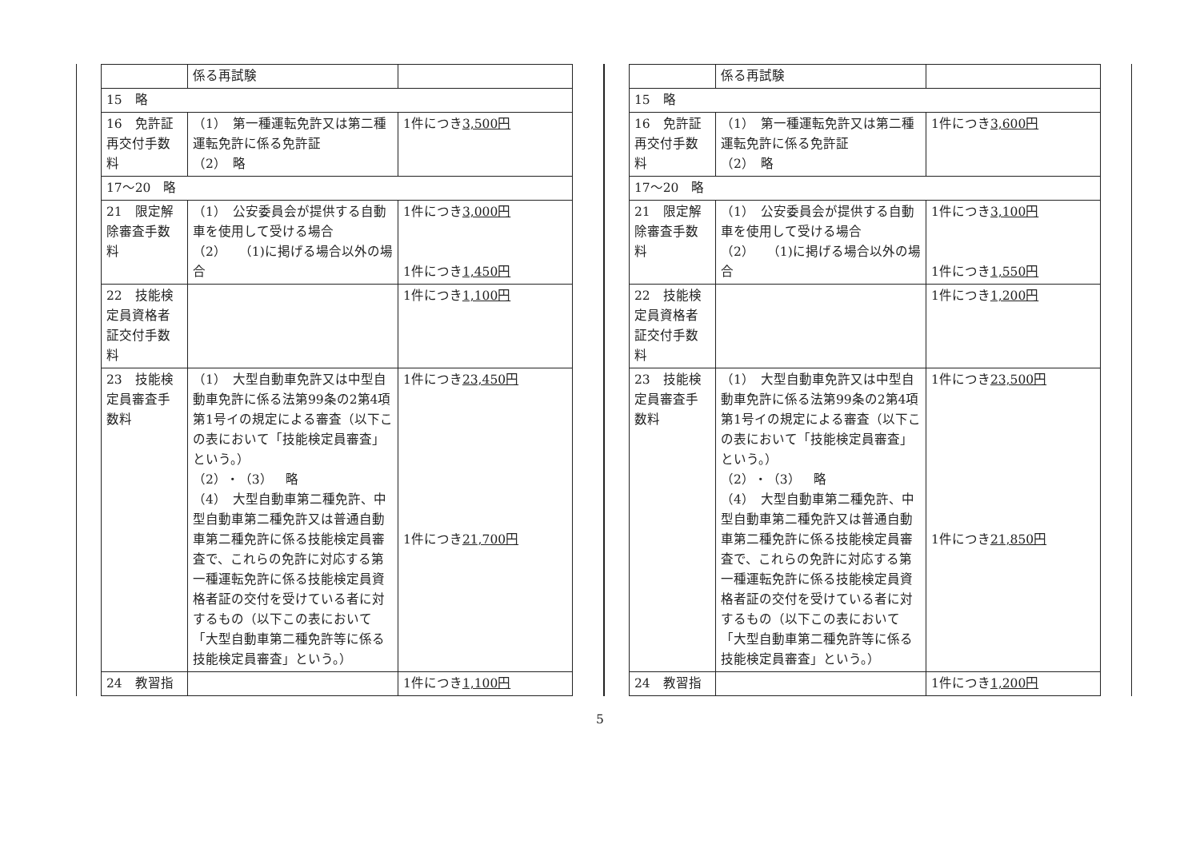| | 係る再試験 | |
| 15 略 | | |
| 16 免許証再交付手数料 | （1） 第一種運転免許又は第二種運転免許に係る免許証 （2） 略 | 1件につき 3,500円 |
| 17〜20 略 | | |
| 21 限定解除審査手数料 | （1） 公安委員会が提供する自動車を使用して受ける場合 （2） （1)に掲げる場合以外の場合 | 1件につき 3,000円 1件につき 1,450円 |
| 22 技能検定員資格者証交付手数料 | | 1件につき 1,100円 |
| 23 技能検定員審査手数料 | （1） 大型自動車免許又は中型自動車免許に係る法第99条の2第4項第1号イの規定による審査（以下この表において「技能検定員審査」という。） （2）・（3） 略 （4） 大型自動車第二種免許、中型自動車第二種免許又は普通自動車第二種免許に係る技能検定員審査で、これらの免許に対応する第一種運転免許に係る技能検定員資格者証の交付を受けている者に対するもの（以下この表において「大型自動車第二種免許等に係る技能検定員審査」という。） | 1件につき 23,450円 1件につき 21,700円 |
| 24 教習指 | | 1件につき 1,100円 |
| | 係る再試験 | |
| 15 略 | | |
| 16 免許証再交付手数料 | （1） 第一種運転免許又は第二種運転免許に係る免許証 （2） 略 | 1件につき 3,600円 |
| 17〜20 略 | | |
| 21 限定解除審査手数料 | （1） 公安委員会が提供する自動車を使用して受ける場合 （2） （1)に掲げる場合以外の場合 | 1件につき 3,100円 1件につき 1,550円 |
| 22 技能検定員資格者証交付手数料 | | 1件につき 1,200円 |
| 23 技能検定員審査手数料 | （1） 大型自動車免許又は中型自動車免許に係る法第99条の2第4項第1号イの規定による審査（以下この表において「技能検定員審査」という。） （2）・（3） 略 （4） 大型自動車第二種免許、中型自動車第二種免許又は普通自動車第二種免許に係る技能検定員審査で、これらの免許に対応する第一種運転免許に係る技能検定員資格者証の交付を受けている者に対するもの（以下この表において「大型自動車第二種免許等に係る技能検定員審査」という。） | 1件につき 23,500円 1件につき 21,850円 |
| 24 教習指 | | 1件につき 1,200円 |
5